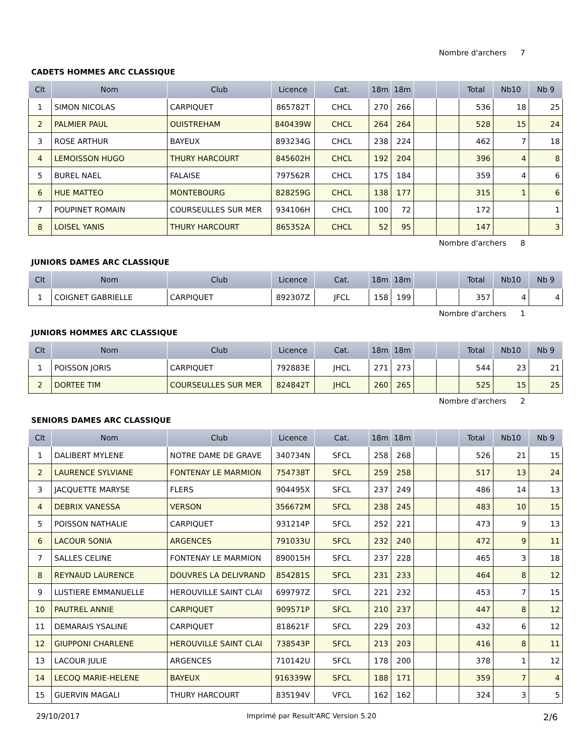Nombre d'archers 7
CADETS HOMMES ARC CLASSIQUE
| Clt | Nom | Club | Licence | Cat. | 18m | 18m | | | Total | Nb10 | Nb 9 |
| --- | --- | --- | --- | --- | --- | --- | --- | --- | --- | --- | --- |
| 1 | SIMON NICOLAS | CARPIQUET | 865782T | CHCL | 270 | 266 | | | 536 | 18 | 25 |
| 2 | PALMIER PAUL | OUISTREHAM | 840439W | CHCL | 264 | 264 | | | 528 | 15 | 24 |
| 3 | ROSE ARTHUR | BAYEUX | 893234G | CHCL | 238 | 224 | | | 462 | 7 | 18 |
| 4 | LEMOISSON HUGO | THURY HARCOURT | 845602H | CHCL | 192 | 204 | | | 396 | 4 | 8 |
| 5 | BUREL NAEL | FALAISE | 797562R | CHCL | 175 | 184 | | | 359 | 4 | 6 |
| 6 | HUE MATTEO | MONTEBOURG | 828259G | CHCL | 138 | 177 | | | 315 | 1 | 6 |
| 7 | POUPINET ROMAIN | COURSEULLES SUR MER | 934106H | CHCL | 100 | 72 | | | 172 | | 1 |
| 8 | LOISEL YANIS | THURY HARCOURT | 865352A | CHCL | 52 | 95 | | | 147 | | 3 |
Nombre d'archers 8
JUNIORS DAMES ARC CLASSIQUE
| Clt | Nom | Club | Licence | Cat. | 18m | 18m | | | Total | Nb10 | Nb 9 |
| --- | --- | --- | --- | --- | --- | --- | --- | --- | --- | --- | --- |
| 1 | COIGNET GABRIELLE | CARPIQUET | 892307Z | JFCL | 158 | 199 | | | 357 | 4 | 4 |
Nombre d'archers 1
JUNIORS HOMMES ARC CLASSIQUE
| Clt | Nom | Club | Licence | Cat. | 18m | 18m | | | Total | Nb10 | Nb 9 |
| --- | --- | --- | --- | --- | --- | --- | --- | --- | --- | --- | --- |
| 1 | POISSON JORIS | CARPIQUET | 792883E | JHCL | 271 | 273 | | | 544 | 23 | 21 |
| 2 | DORTEE TIM | COURSEULLES SUR MER | 824842T | JHCL | 260 | 265 | | | 525 | 15 | 25 |
Nombre d'archers 2
SENIORS DAMES ARC CLASSIQUE
| Clt | Nom | Club | Licence | Cat. | 18m | 18m | | | Total | Nb10 | Nb 9 |
| --- | --- | --- | --- | --- | --- | --- | --- | --- | --- | --- | --- |
| 1 | DALIBERT MYLENE | NOTRE DAME DE GRAVE | 340734N | SFCL | 258 | 268 | | | 526 | 21 | 15 |
| 2 | LAURENCE SYLVIANE | FONTENAY LE MARMION | 754738T | SFCL | 259 | 258 | | | 517 | 13 | 24 |
| 3 | JACQUETTE MARYSE | FLERS | 904495X | SFCL | 237 | 249 | | | 486 | 14 | 13 |
| 4 | DEBRIX VANESSA | VERSON | 356672M | SFCL | 238 | 245 | | | 483 | 10 | 15 |
| 5 | POISSON NATHALIE | CARPIQUET | 931214P | SFCL | 252 | 221 | | | 473 | 9 | 13 |
| 6 | LACOUR SONIA | ARGENCES | 791033U | SFCL | 232 | 240 | | | 472 | 9 | 11 |
| 7 | SALLES CELINE | FONTENAY LE MARMION | 890015H | SFCL | 237 | 228 | | | 465 | 3 | 18 |
| 8 | REYNAUD LAURENCE | DOUVRES LA DELIVRAND | 854281S | SFCL | 231 | 233 | | | 464 | 8 | 12 |
| 9 | LUSTIERE EMMANUELLE | HEROUVILLE SAINT CLAI | 699797Z | SFCL | 221 | 232 | | | 453 | 7 | 15 |
| 10 | PAUTREL ANNIE | CARPIQUET | 909571P | SFCL | 210 | 237 | | | 447 | 8 | 12 |
| 11 | DEMARAIS YSALINE | CARPIQUET | 818621F | SFCL | 229 | 203 | | | 432 | 6 | 12 |
| 12 | GIUPPONI CHARLENE | HEROUVILLE SAINT CLAI | 738543P | SFCL | 213 | 203 | | | 416 | 8 | 11 |
| 13 | LACOUR JULIE | ARGENCES | 710142U | SFCL | 178 | 200 | | | 378 | 1 | 12 |
| 14 | LECOQ MARIE-HELENE | BAYEUX | 916339W | SFCL | 188 | 171 | | | 359 | 7 | 4 |
| 15 | GUERVIN MAGALI | THURY HARCOURT | 835194V | VFCL | 162 | 162 | | | 324 | 3 | 5 |
29/10/2017 Imprimé par Result'ARC Version 5.20 2/6